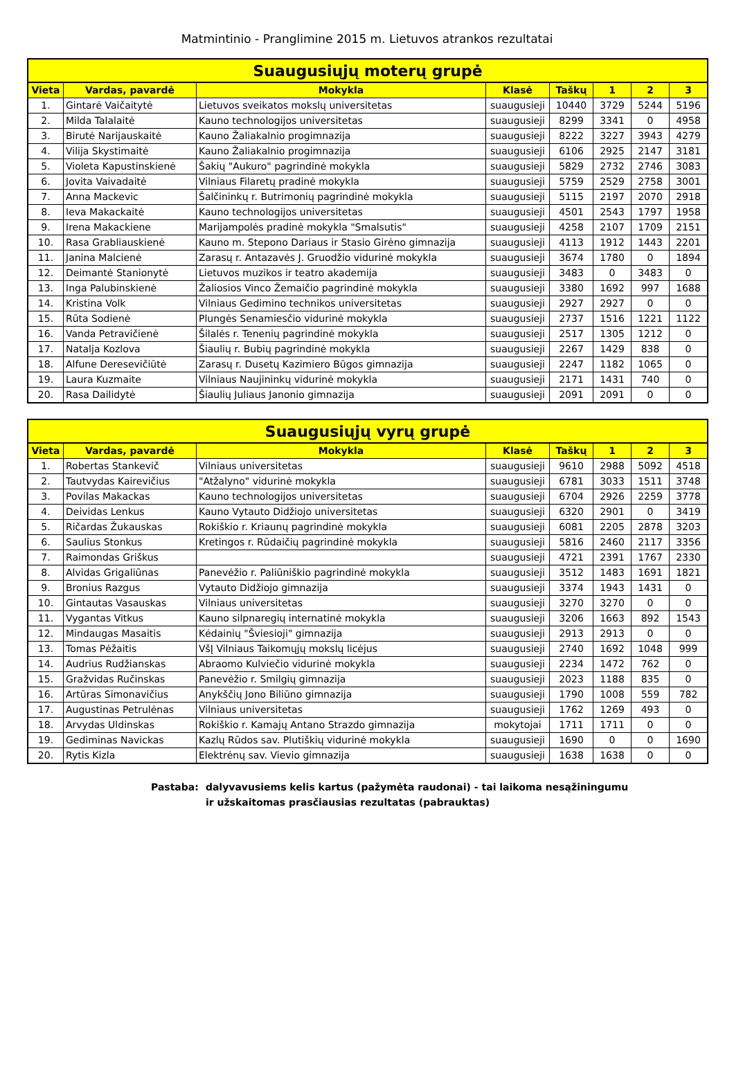Matmintinio - Pranglimine 2015 m. Lietuvos atrankos rezultatai
| Suaugusiųjų moterų grupė | | | | | | | |
| --- | --- | --- | --- | --- | --- | --- | --- |
| Vieta | Vardas, pavardė | Mokykla | Klasė | Taškų | 1 | 2 | 3 |
| 1. | Gintarė Vaičaitytė | Lietuvos sveikatos mokslų universitetas | suaugusieji | 10440 | 3729 | 5244 | 5196 |
| 2. | Milda Talalaitė | Kauno technologijos universitetas | suaugusieji | 8299 | 3341 | 0 | 4958 |
| 3. | Birutė Narijauskaitė | Kauno Žaliakalnio progimnazija | suaugusieji | 8222 | 3227 | 3943 | 4279 |
| 4. | Vilija Skystimaitė | Kauno Žaliakalnio progimnazija | suaugusieji | 6106 | 2925 | 2147 | 3181 |
| 5. | Violeta Kapustinskienė | Šakių "Aukuro" pagrindinė mokykla | suaugusieji | 5829 | 2732 | 2746 | 3083 |
| 6. | Jovita Vaivadaitė | Vilniaus Filaretų pradinė mokykla | suaugusieji | 5759 | 2529 | 2758 | 3001 |
| 7. | Anna Mackevic | Šalčininkų r. Butrimonių pagrindinė mokykla | suaugusieji | 5115 | 2197 | 2070 | 2918 |
| 8. | Ieva Makackaitė | Kauno technologijos universitetas | suaugusieji | 4501 | 2543 | 1797 | 1958 |
| 9. | Irena Makackiene | Marijampolės pradinė mokykla "Smalsutis" | suaugusieji | 4258 | 2107 | 1709 | 2151 |
| 10. | Rasa Grabliauskienė | Kauno m. Stepono Dariaus ir Stasio Girėno gimnazija | suaugusieji | 4113 | 1912 | 1443 | 2201 |
| 11. | Janina Malcienė | Zarasų r. Antazavės J. Gruodžio vidurinė mokykla | suaugusieji | 3674 | 1780 | 0 | 1894 |
| 12. | Deimantė Stanionytė | Lietuvos muzikos ir teatro akademija | suaugusieji | 3483 | 0 | 3483 | 0 |
| 13. | Inga Palubinskienė | Žaliosios Vinco Žemaičio pagrindinė mokykla | suaugusieji | 3380 | 1692 | 997 | 1688 |
| 14. | Kristina Volk | Vilniaus Gedimino technikos universitetas | suaugusieji | 2927 | 2927 | 0 | 0 |
| 15. | Rūta Sodienė | Plungės Senamiesčio vidurinė mokykla | suaugusieji | 2737 | 1516 | 1221 | 1122 |
| 16. | Vanda Petravičienė | Šilalės r. Tenenių pagrindinė mokykla | suaugusieji | 2517 | 1305 | 1212 | 0 |
| 17. | Natalja Kozlova | Šiaulių r. Bubių pagrindinė mokykla | suaugusieji | 2267 | 1429 | 838 | 0 |
| 18. | Alfune Deresevičiūtė | Zarasų r. Dusetų Kazimiero Būgos gimnazija | suaugusieji | 2247 | 1182 | 1065 | 0 |
| 19. | Laura Kuzmaite | Vilniaus Naujininkų vidurinė mokykla | suaugusieji | 2171 | 1431 | 740 | 0 |
| 20. | Rasa Dailidytė | Šiaulių Juliaus Janonio gimnazija | suaugusieji | 2091 | 2091 | 0 | 0 |
| Suaugusiųjų vyrų grupė | | | | | | | |
| --- | --- | --- | --- | --- | --- | --- | --- |
| Vieta | Vardas, pavardė | Mokykla | Klasė | Taškų | 1 | 2 | 3 |
| 1. | Robertas Stankevič | Vilniaus universitetas | suaugusieji | 9610 | 2988 | 5092 | 4518 |
| 2. | Tautvydas Kairevičius | "Atžalyno" vidurinė mokykla | suaugusieji | 6781 | 3033 | 1511 | 3748 |
| 3. | Povilas Makackas | Kauno technologijos universitetas | suaugusieji | 6704 | 2926 | 2259 | 3778 |
| 4. | Deividas Lenkus | Kauno Vytauto Didžiojo universitetas | suaugusieji | 6320 | 2901 | 0 | 3419 |
| 5. | Ričardas Žukauskas | Rokiškio r. Kriaunų pagrindinė mokykla | suaugusieji | 6081 | 2205 | 2878 | 3203 |
| 6. | Saulius Stonkus | Kretingos r. Rūdaičių pagrindinė mokykla | suaugusieji | 5816 | 2460 | 2117 | 3356 |
| 7. | Raimondas Griškus | | suaugusieji | 4721 | 2391 | 1767 | 2330 |
| 8. | Alvidas Grigaliūnas | Panevėžio r. Paliūniškio pagrindinė mokykla | suaugusieji | 3512 | 1483 | 1691 | 1821 |
| 9. | Bronius Razgus | Vytauto Didžiojo gimnazija | suaugusieji | 3374 | 1943 | 1431 | 0 |
| 10. | Gintautas Vasauskas | Vilniaus universitetas | suaugusieji | 3270 | 3270 | 0 | 0 |
| 11. | Vygantas Vitkus | Kauno silpnaregių internatinė mokykla | suaugusieji | 3206 | 1663 | 892 | 1543 |
| 12. | Mindaugas Masaitis | Kėdainių "Šviesioji" gimnazija | suaugusieji | 2913 | 2913 | 0 | 0 |
| 13. | Tomas Pėžaitis | VšĮ Vilniaus Taikomųjų mokslų licėjus | suaugusieji | 2740 | 1692 | 1048 | 999 |
| 14. | Audrius Rudžianskas | Abraomo Kulviečio vidurinė mokykla | suaugusieji | 2234 | 1472 | 762 | 0 |
| 15. | Gražvidas Ručinskas | Panevėžio r. Smilgių gimnazija | suaugusieji | 2023 | 1188 | 835 | 0 |
| 16. | Artūras Simonavičius | Anykščių Jono Biliūno gimnazija | suaugusieji | 1790 | 1008 | 559 | 782 |
| 17. | Augustinas Petrulėnas | Vilniaus universitetas | suaugusieji | 1762 | 1269 | 493 | 0 |
| 18. | Arvydas Uldinskas | Rokiškio r. Kamajų Antano Strazdo gimnazija | mokytojai | 1711 | 1711 | 0 | 0 |
| 19. | Gediminas Navickas | Kazlų Rūdos sav. Plutiškių vidurinė mokykla | suaugusieji | 1690 | 0 | 0 | 1690 |
| 20. | Rytis Kizla | Elektrėnų sav. Vievio gimnazija | suaugusieji | 1638 | 1638 | 0 | 0 |
Pastaba: dalyvavusiems kelis kartus (pažymėta raudonai) - tai laikoma nesąžiningumu
ir užskaitomas prasčiausias rezultatas (pabrauktas)